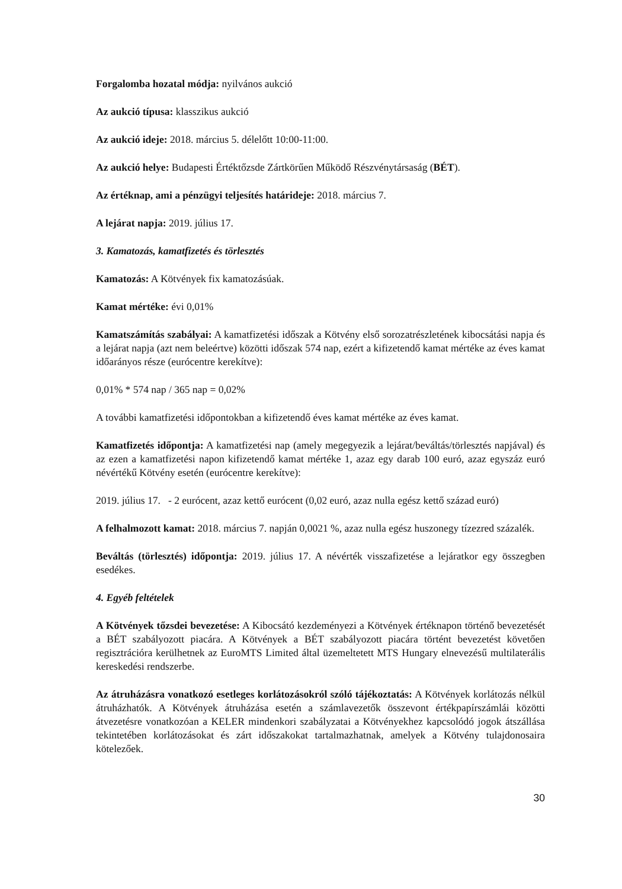Forgalomba hozatal módja: nyilvános aukció
Az aukció típusa: klasszikus aukció
Az aukció ideje: 2018. március 5. délelőtt 10:00-11:00.
Az aukció helye: Budapesti Értéktőzsde Zártkörűen Működő Részvénytársaság (BÉT).
Az értéknap, ami a pénzügyi teljesítés határideje: 2018. március 7.
A lejárat napja: 2019. július 17.
3. Kamatozás, kamatfizetés és törlesztés
Kamatozás: A Kötvények fix kamatozásúak.
Kamat mértéke: évi 0,01%
Kamatszámítás szabályai: A kamatfizetési időszak a Kötvény első sorozatrészletének kibocsátási napja és a lejárat napja (azt nem beleértve) közötti időszak 574 nap, ezért a kifizetendő kamat mértéke az éves kamat időarányos része (eurócentre kerekítve):
0,01% * 574 nap / 365 nap = 0,02%
A további kamatfizetési időpontokban a kifizetendő éves kamat mértéke az éves kamat.
Kamatfizetés időpontja: A kamatfizetési nap (amely megegyezik a lejárat/beváltás/törlesztés napjával) és az ezen a kamatfizetési napon kifizetendő kamat mértéke 1, azaz egy darab 100 euró, azaz egyszáz euró névértékű Kötvény esetén (eurócentre kerekítve):
2019. július 17. - 2 eurócent, azaz kettő eurócent (0,02 euró, azaz nulla egész kettő század euró)
A felhalmozott kamat: 2018. március 7. napján 0,0021 %, azaz nulla egész huszonegy tízezred százalék.
Beváltás (törlesztés) időpontja: 2019. július 17. A névérték visszafizetése a lejáratkor egy összegben esedékes.
4. Egyéb feltételek
A Kötvények tőzsdei bevezetése: A Kibocsátó kezdeményezi a Kötvények értéknapon történő bevezetését a BÉT szabályozott piacára. A Kötvények a BÉT szabályozott piacára történt bevezetést követően regisztrációra kerülhetnek az EuroMTS Limited által üzemeltetett MTS Hungary elnevezésű multilaterális kereskedési rendszerbe.
Az átruházásra vonatkozó esetleges korlátozásokról szóló tájékoztatás: A Kötvények korlátozás nélkül átruházhatók. A Kötvények átruházása esetén a számlavezetők összevont értékpapírszámlái közötti átvezetésre vonatkozóan a KELER mindenkori szabályzatai a Kötvényekhez kapcsolódó jogok átszállása tekintetében korlátozásokat és zárt időszakokat tartalmazhatnak, amelyek a Kötvény tulajdonosaira kötelezőek.
30